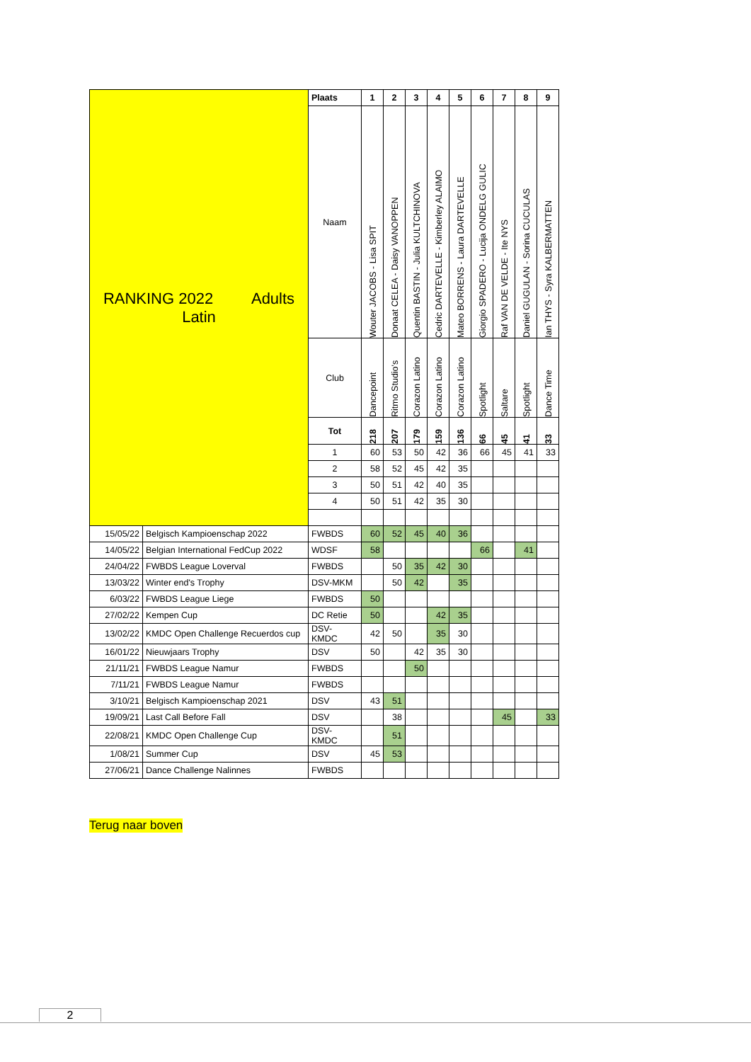| RANKING 2022 Adults Latin | | Plaats | 1 | 2 | 3 | 4 | 5 | 6 | 7 | 8 | 9 |
| | | Naam | Wouter JACOBS - Lisa SPIT | Donaat CELEA - Daisy VANOPPEN | Quentin BASTIN - Julia KULTCHINOVA | Cedric DARTEVELLE - Kimberley ALAIMO | Mateo BORRENS - Laura DARTEVELLE | Giorgio SPADERO - Lucija ONDELG GULIC | Raf VAN DE VELDE - Ite NYS | Daniel GUGULAN - Sorina CUCULAS | Ian THYS - Syra KALBERMATTEN |
| | | Club | Dancepoint | Ritmo Studio's | Corazon Latino | Corazon Latino | Corazon Latino | Spotlight | Saltare | Spotlight | Dance Time |
| | | Tot | 218 | 207 | 179 | 159 | 136 | 66 | 45 | 41 | 33 |
| | | 1 | 60 | 53 | 50 | 42 | 36 | 66 | 45 | 41 | 33 |
| | | 2 | 58 | 52 | 45 | 42 | 35 | | | | |
| | | 3 | 50 | 51 | 42 | 40 | 35 | | | | |
| | | 4 | 50 | 51 | 42 | 35 | 30 | | | | |
| 15/05/22 | Belgisch Kampioenschap 2022 | FWBDS | 60 | 52 | 45 | 40 | 36 | | | | |
| 14/05/22 | Belgian International FedCup 2022 | WDSF | 58 | | | | | 66 | | 41 | |
| 24/04/22 | FWBDS League Loverval | FWBDS | | 50 | 35 | 42 | 30 | | | | |
| 13/03/22 | Winter end's Trophy | DSV-MKM | | 50 | 42 | | 35 | | | | |
| 6/03/22 | FWBDS League Liege | FWBDS | 50 | | | | | | | | |
| 27/02/22 | Kempen Cup | DC Retie | 50 | | | 42 | 35 | | | | |
| 13/02/22 | KMDC Open Challenge Recuerdos cup | DSV- KMDC | 42 | 50 | | 35 | 30 | | | | |
| 16/01/22 | Nieuwjaars Trophy | DSV | 50 | | 42 | 35 | 30 | | | | |
| 21/11/21 | FWBDS League Namur | FWBDS | | | 50 | | | | | | |
| 7/11/21 | FWBDS League Namur | FWBDS | | | | | | | | | |
| 3/10/21 | Belgisch Kampioenschap 2021 | DSV | 43 | 51 | | | | | | | |
| 19/09/21 | Last Call Before Fall | DSV | | 38 | | | | | 45 | | 33 |
| 22/08/21 | KMDC Open Challenge Cup | DSV- KMDC | | 51 | | | | | | | |
| 1/08/21 | Summer Cup | DSV | 45 | 53 | | | | | | | |
| 27/06/21 | Dance Challenge Nalinnes | FWBDS | | | | | | | | | |
Terug naar boven
2